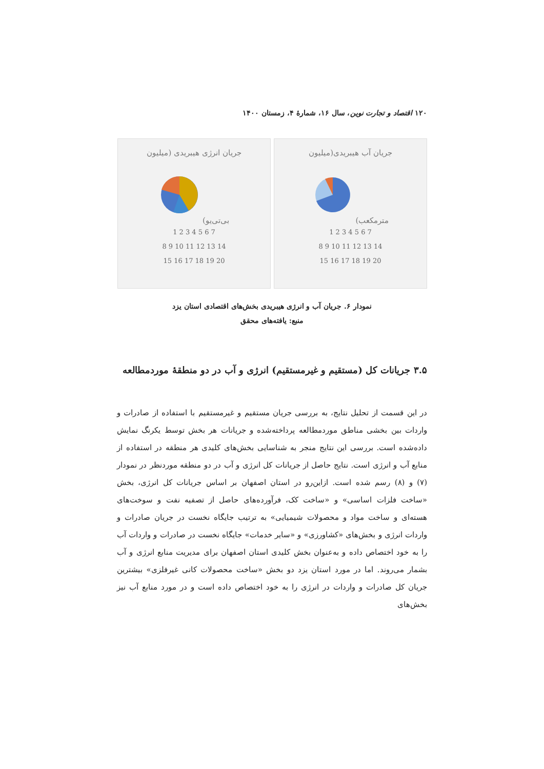۱۲۰ اقتصاد و تجارت نوین، سال ۱۶، شمارۀ ۴، زمستان ۱۴۰۰
جریان آب هیبریدی(میلیون
مترمکعب)
1 2 3 4 5 6 7
8 9 10 11 12 13 14
15 16 17 18 19 20
جریان انرژی هیبریدی (میلیون
بی‌تی‌یو)
1 2 3 4 5 6 7
8 9 10 11 12 13 14
15 16 17 18 19 20
نمودار ۶. جریان آب و انرژی هیبریدی بخش‌های اقتصادی استان یزد
منبع: یافته‌های محقق
۳.۵ جریانات کل (مستقیم و غیرمستقیم) انرژی و آب در دو منطقۀ موردمطالعه
در این قسمت از تحلیل نتایج، به بررسی جریان مستقیم و غیرمستقیم با استفاده از صادرات و واردات بین بخشی مناطق موردمطالعه پرداخته‌شده و جریانات هر بخش توسط یکرنگ نمایش داده‌شده است. بررسی این نتایج منجر به شناسایی بخش‌های کلیدی هر منطقه در استفاده از منابع آب و انرژی است. نتایج حاصل از جریانات کل انرژی و آب در دو منطقه موردنظر در نمودار (۷) و (۸) رسم شده است. ازاین‌رو در استان اصفهان بر اساس جریانات کل انرژی، بخش «ساخت فلزات اساسی» و «ساخت کک، فرآورده‌های حاصل از تصفیه نفت و سوخت‌های هسته‌ای و ساخت مواد و محصولات شیمیایی» به ترتیب جایگاه نخست در جریان صادرات و واردات انرژی و بخش‌های «کشاورزی» و «سایر خدمات» جایگاه نخست در صادرات و واردات آب را به خود اختصاص داده و به‌عنوان بخش کلیدی استان اصفهان برای مدیریت منابع انرژی و آب بشمار می‌روند. اما در مورد استان یزد دو بخش «ساخت محصولات کانی غیرفلزی» بیشترین جریان کل صادرات و واردات در انرژی را به خود اختصاص داده است و در مورد منابع آب نیز بخش‌های